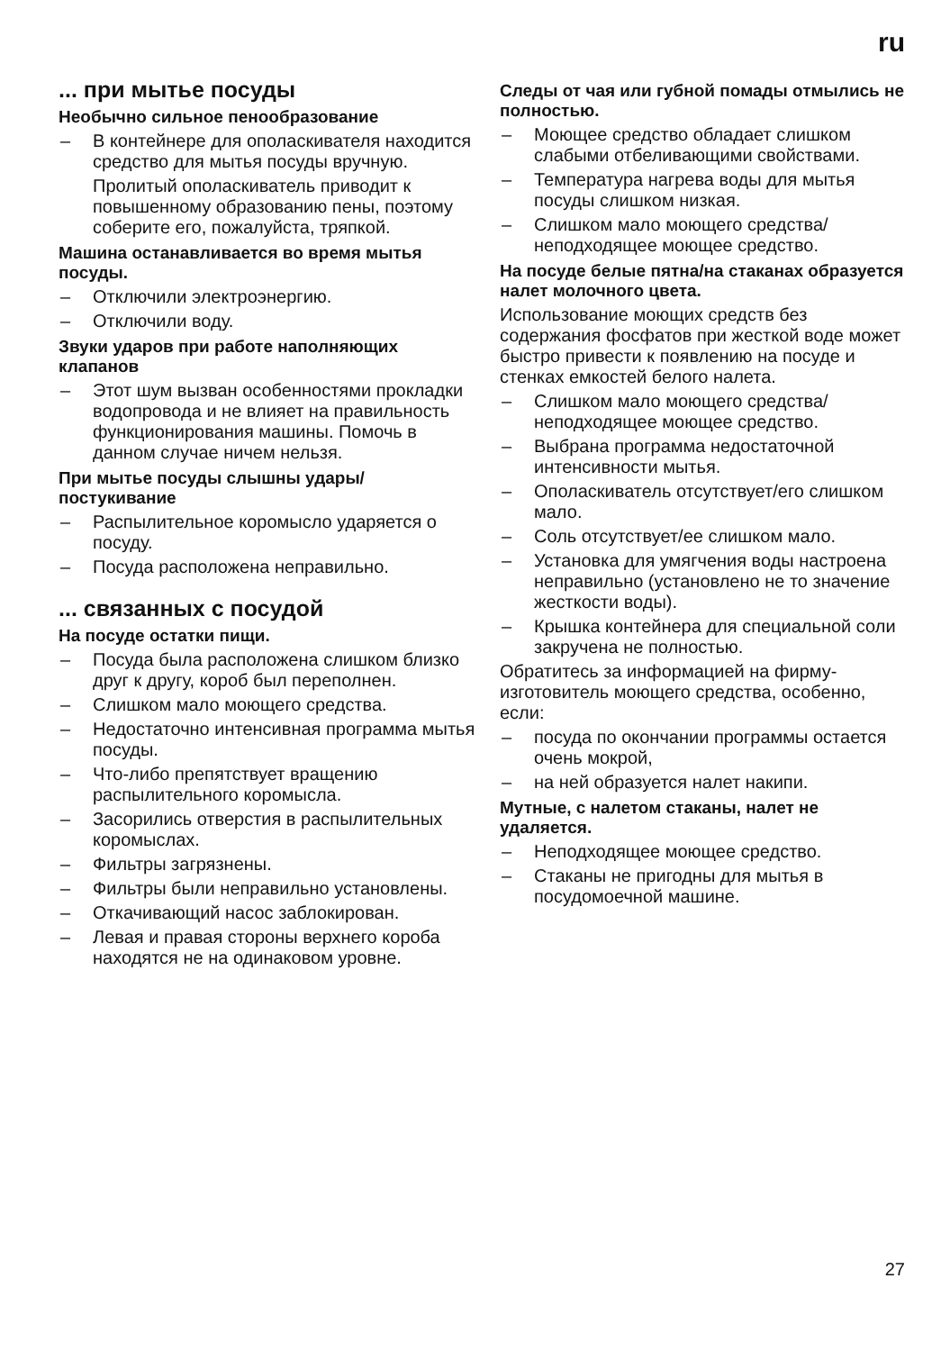ru
... при мытье посуды
Необычно сильное пенообразование
– В контейнере для ополаскивателя находится средство для мытья посуды вручную.
Пролитый ополаскиватель приводит к повышенному образованию пены, поэтому соберите его, пожалуйста, тряпкой.
Машина останавливается во время мытья посуды.
– Отключили электроэнергию.
– Отключили воду.
Звуки ударов при работе наполняющих клапанов
– Этот шум вызван особенностями прокладки водопровода и не влияет на правильность функционирования машины. Помочь в данном случае ничем нельзя.
При мытье посуды слышны удары/ постукивание
– Распылительное коромысло ударяется о посуду.
– Посуда расположена неправильно.
... связанных с посудой
На посуде остатки пищи.
– Посуда была расположена слишком близко друг к другу, короб был переполнен.
– Слишком мало моющего средства.
– Недостаточно интенсивная программа мытья посуды.
– Что-либо препятствует вращению распылительного коромысла.
– Засорились отверстия в распылительных коромыслах.
– Фильтры загрязнены.
– Фильтры были неправильно установлены.
– Откачивающий насос заблокирован.
– Левая и правая стороны верхнего короба находятся не на одинаковом уровне.
Следы от чая или губной помады отмылись не полностью.
– Моющее средство обладает слишком слабыми отбеливающими свойствами.
– Температура нагрева воды для мытья посуды слишком низкая.
– Слишком мало моющего средства/ неподходящее моющее средство.
На посуде белые пятна/на стаканах образуется налет молочного цвета.
Использование моющих средств без содержания фосфатов при жесткой воде может быстро привести к появлению на посуде и стенках емкостей белого налета.
– Слишком мало моющего средства/ неподходящее моющее средство.
– Выбрана программа недостаточной интенсивности мытья.
– Ополаскиватель отсутствует/его слишком мало.
– Соль отсутствует/ее слишком мало.
– Установка для умягчения воды настроена неправильно (установлено не то значение жесткости воды).
– Крышка контейнера для специальной соли закручена не полностью.
Обратитесь за информацией на фирму-изготовитель моющего средства, особенно, если:
– посуда по окончании программы остается очень мокрой,
– на ней образуется налет накипи.
Мутные, с налетом стаканы, налет не удаляется.
– Неподходящее моющее средство.
– Стаканы не пригодны для мытья в посудомоечной машине.
27